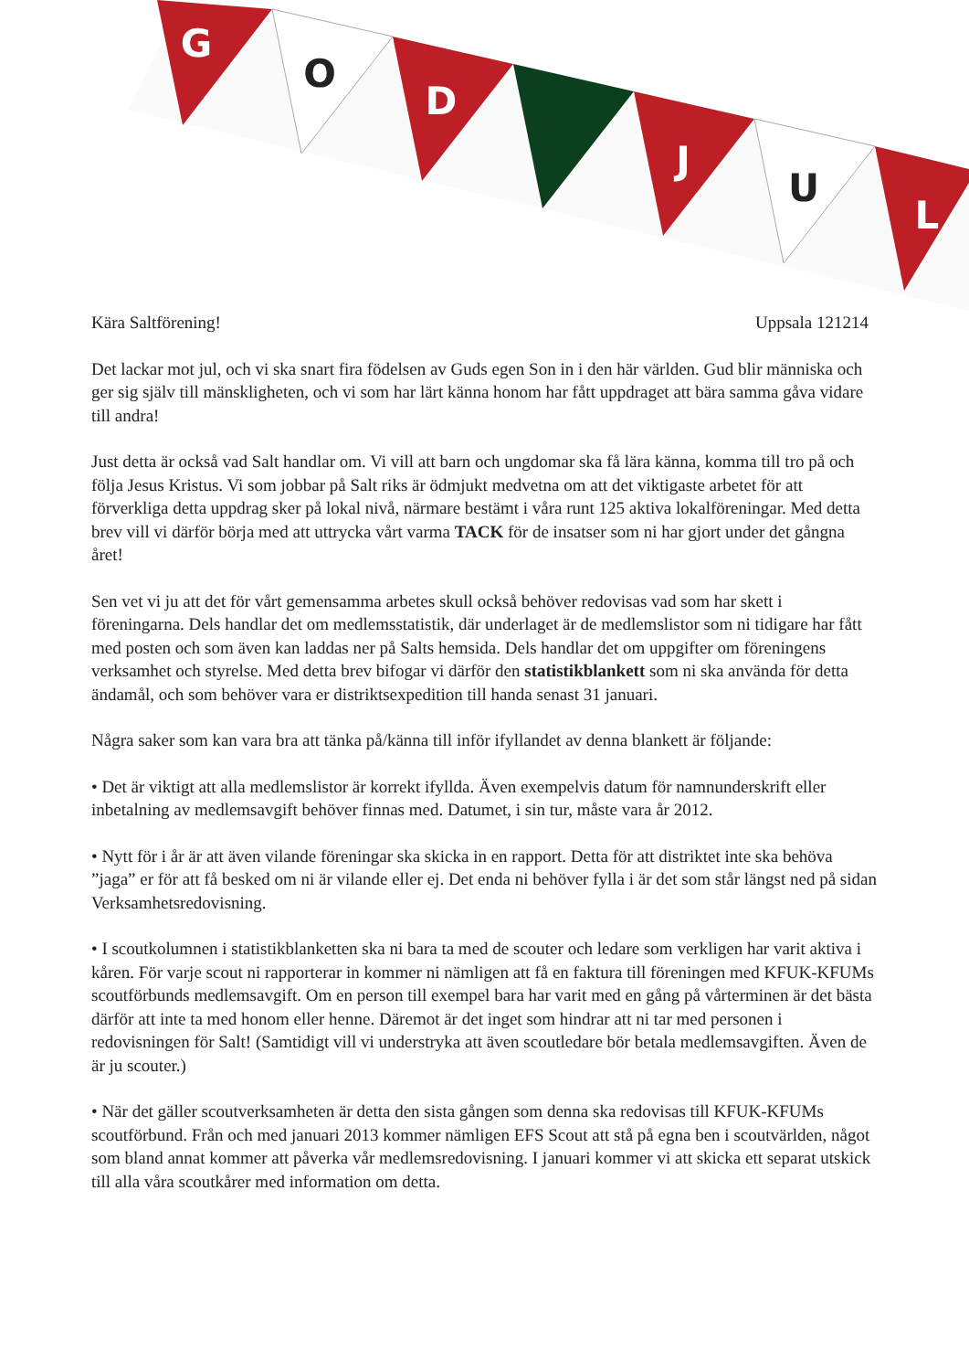G
O
D
J
U
L
Kära Saltförening! Uppsala 121214
Det lackar mot jul, och vi ska snart fira födelsen av Guds egen Son in i den här världen. Gud blir människa och ger sig själv till mänskligheten, och vi som har lärt känna honom har fått uppdraget att bära samma gåva vidare till andra!
Just detta är också vad Salt handlar om. Vi vill att barn och ungdomar ska få lära känna, komma till tro på och följa Jesus Kristus. Vi som jobbar på Salt riks är ödmjukt medvetna om att det viktigaste arbetet för att förverkliga detta uppdrag sker på lokal nivå, närmare bestämt i våra runt 125 aktiva lokalföreningar. Med detta brev vill vi därför börja med att uttrycka vårt varma TACK för de insatser som ni har gjort under det gångna året!
Sen vet vi ju att det för vårt gemensamma arbetes skull också behöver redovisas vad som har skett i föreningarna. Dels handlar det om medlemsstatistik, där underlaget är de medlemslistor som ni tidigare har fått med posten och som även kan laddas ner på Salts hemsida. Dels handlar det om uppgifter om föreningens verksamhet och styrelse. Med detta brev bifogar vi därför den statistikblankett som ni ska använda för detta ändamål, och som behöver vara er distriktsexpedition till handa senast 31 januari.
Några saker som kan vara bra att tänka på/känna till inför ifyllandet av denna blankett är följande:
• Det är viktigt att alla medlemslistor är korrekt ifyllda. Även exempelvis datum för namnunderskrift eller inbetalning av medlemsavgift behöver finnas med. Datumet, i sin tur, måste vara år 2012.
• Nytt för i år är att även vilande föreningar ska skicka in en rapport. Detta för att distriktet inte ska behöva ”jaga” er för att få besked om ni är vilande eller ej. Det enda ni behöver fylla i är det som står längst ned på sidan Verksamhetsredovisning.
• I scoutkolumnen i statistikblanketten ska ni bara ta med de scouter och ledare som verkligen har varit aktiva i kåren. För varje scout ni rapporterar in kommer ni nämligen att få en faktura till föreningen med KFUK-KFUMs scoutförbunds medlemsavgift. Om en person till exempel bara har varit med en gång på vårterminen är det bästa därför att inte ta med honom eller henne. Däremot är det inget som hindrar att ni tar med personen i redovisningen för Salt! (Samtidigt vill vi understryka att även scoutledare bör betala medlemsavgiften. Även de är ju scouter.)
• När det gäller scoutverksamheten är detta den sista gången som denna ska redovisas till KFUK-KFUMs scoutförbund. Från och med januari 2013 kommer nämligen EFS Scout att stå på egna ben i scoutvärlden, något som bland annat kommer att påverka vår medlemsredovisning. I januari kommer vi att skicka ett separat utskick till alla våra scoutkårer med information om detta.